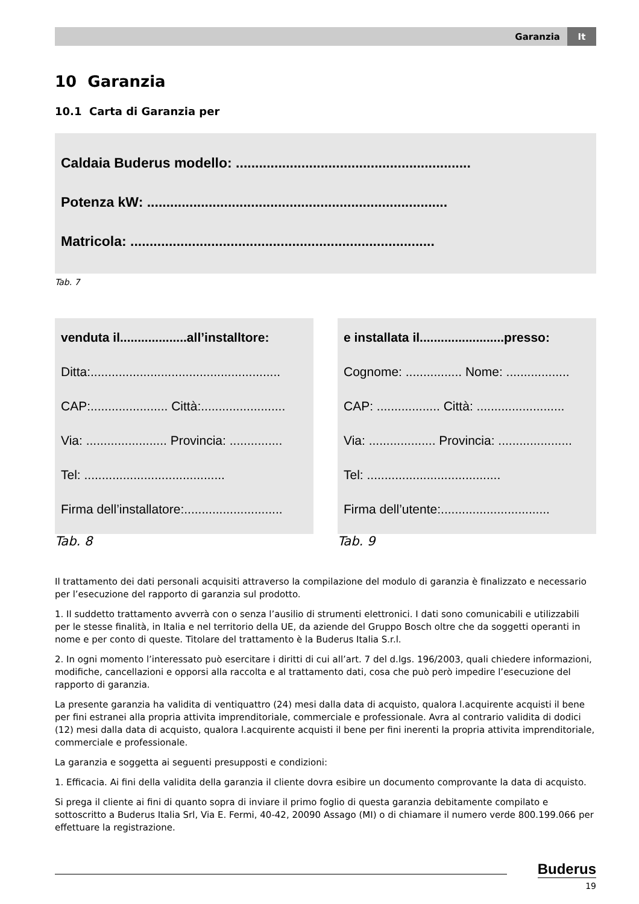Garanzia It
10 Garanzia
10.1 Carta di Garanzia per
Caldaia Buderus modello: .............................................................
Potenza kW: ..............................................................................
Matricola: ...............................................................................
Tab. 7
venduta il...................all’installtore:
Ditta:......................................................
CAP:...................... Città:........................
Via: ....................... Provincia: ...............
Tel: ........................................
Firma dell’installatore:............................
Tab. 8
e installata il........................presso:
Cognome: ................ Nome: ..................
CAP: .................. Città: .........................
Via: ................... Provincia: .....................
Tel: ......................................
Firma dell’utente:...............................
Tab. 9
Il trattamento dei dati personali acquisiti attraverso la compilazione del modulo di garanzia è finalizzato e necessario per l’esecuzione del rapporto di garanzia sul prodotto.
1. Il suddetto trattamento avverrà con o senza l’ausilio di strumenti elettronici. I dati sono comunicabili e utilizzabili per le stesse finalità, in Italia e nel territorio della UE, da aziende del Gruppo Bosch oltre che da soggetti operanti in nome e per conto di queste. Titolare del trattamento è la Buderus Italia S.r.l.
2. In ogni momento l’interessato può esercitare i diritti di cui all’art. 7 del d.lgs. 196/2003, quali chiedere informazioni, modifiche, cancellazioni e opporsi alla raccolta e al trattamento dati, cosa che può però impedire l’esecuzione del rapporto di garanzia.
La presente garanzia ha validita di ventiquattro (24) mesi dalla data di acquisto, qualora l.acquirente acquisti il bene per fini estranei alla propria attivita imprenditoriale, commerciale e professionale. Avra al contrario validita di dodici (12) mesi dalla data di acquisto, qualora l.acquirente acquisti il bene per fini inerenti la propria attivita imprenditoriale, commerciale e professionale.
La garanzia e soggetta ai seguenti presupposti e condizioni:
1. Efficacia. Ai fini della validita della garanzia il cliente dovra esibire un documento comprovante la data di acquisto.
Si prega il cliente ai fini di quanto sopra di inviare il primo foglio di questa garanzia debitamente compilato e sottoscritto a Buderus Italia Srl, Via E. Fermi, 40-42, 20090 Assago (MI) o di chiamare il numero verde 800.199.066 per effettuare la registrazione.
Buderus
19